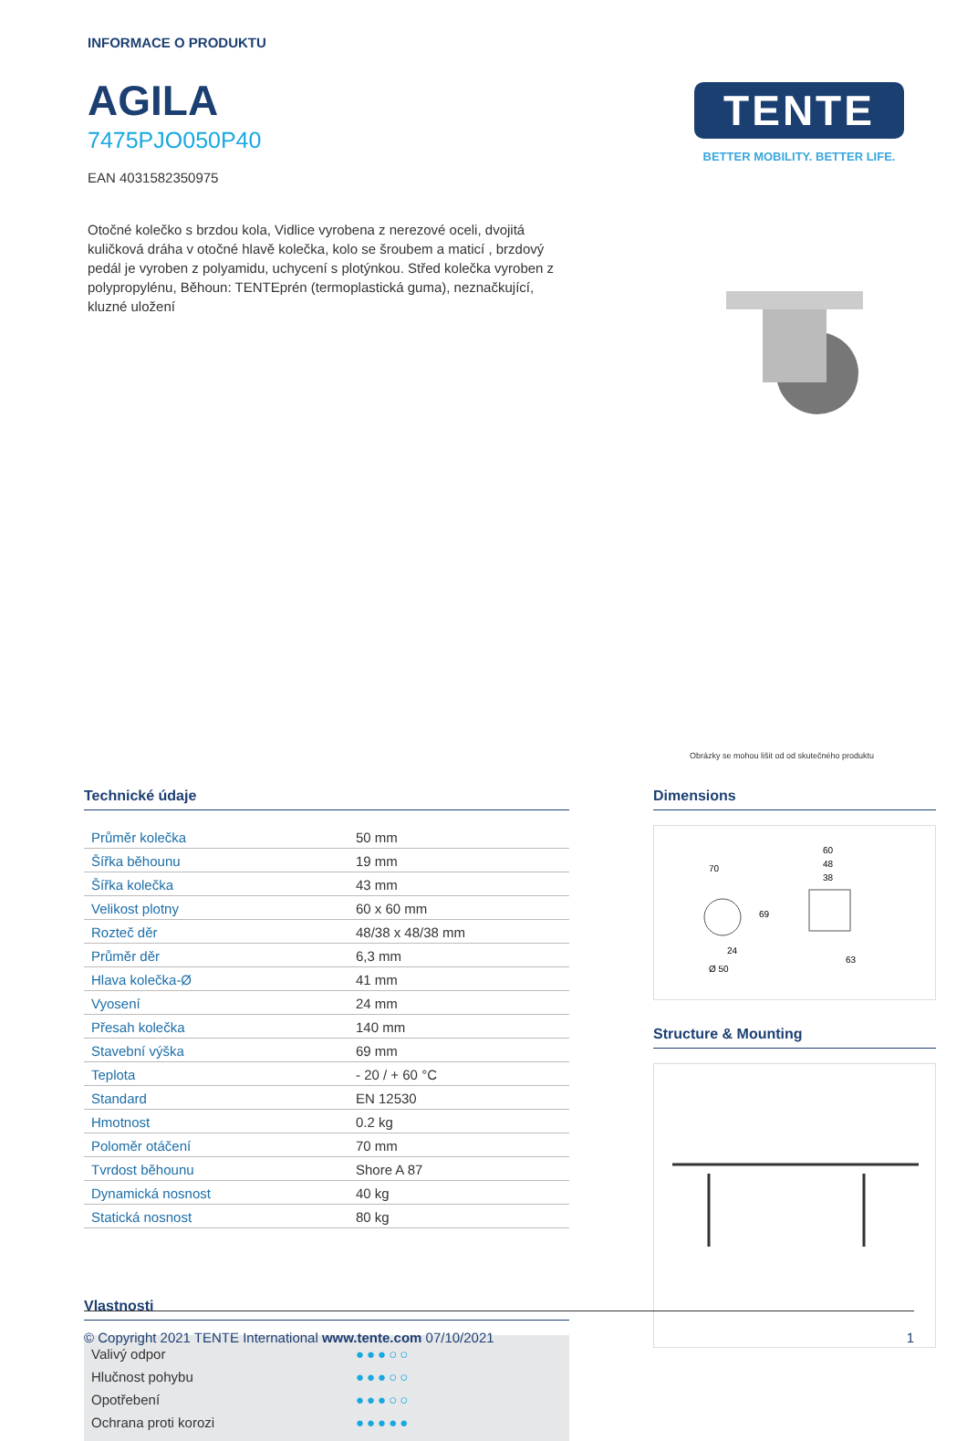INFORMACE O PRODUKTU
AGILA
7475PJO050P40
EAN 4031582350975
Otočné kolečko s brzdou kola, Vidlice vyrobena z nerezové oceli, dvojitá kuličková dráha v otočné hlavě kolečka, kolo se šroubem a maticí , brzdový pedál je vyroben z polyamidu, uchycení s plotýnkou. Střed kolečka vyroben z polypropylénu, Běhoun: TENTEprén (termoplastická guma), neznačkující, kluzné uložení
TENTE
BETTER MOBILITY. BETTER LIFE.
Obrázky se mohou lišit od od skutečného produktu
Technické údaje
| Průměr kolečka | 50 mm |
| Šířka běhounu | 19 mm |
| Šířka kolečka | 43 mm |
| Velikost plotny | 60 x 60 mm |
| Rozteč děr | 48/38 x 48/38 mm |
| Průměr děr | 6,3 mm |
| Hlava kolečka-Ø | 41 mm |
| Vyosení | 24 mm |
| Přesah kolečka | 140 mm |
| Stavební výška | 69 mm |
| Teplota | - 20 / + 60 °C |
| Standard | EN 12530 |
| Hmotnost | 0.2 kg |
| Poloměr otáčení | 70 mm |
| Tvrdost běhounu | Shore A 87 |
| Dynamická nosnost | 40 kg |
| Statická nosnost | 80 kg |
Vlastnosti
Valivý odpor ●●●○○
Hlučnost pohybu ●●●○○
Opotřebení ●●●○○
Ochrana proti korozi ●●●●●
Dimensions
70
60
48
38
69
24
Ø 50
63
Structure & Mounting
© Copyright 2021 TENTE International www.tente.com 07/10/2021 1